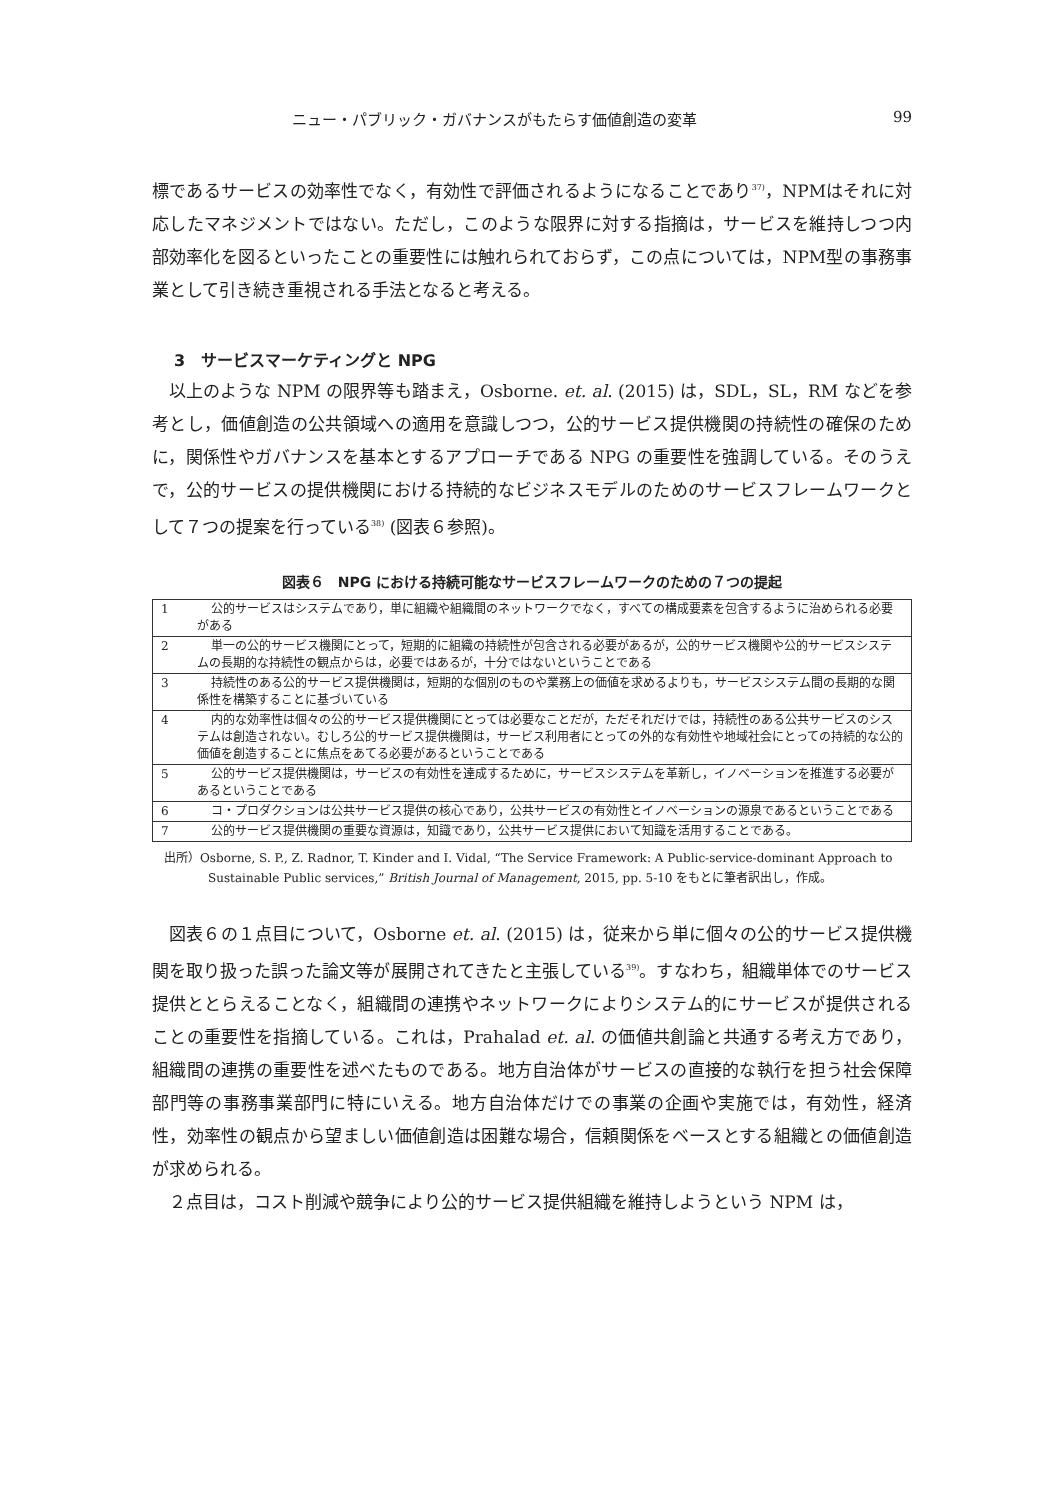ニュー・パブリック・ガバナンスがもたらす価値創造の変革 99
標であるサービスの効率性でなく，有効性で評価されるようになることであり<sup>37)</sup>，NPMはそれに対応したマネジメントではない。ただし，このような限界に対する指摘は，サービスを維持しつつ内部効率化を図るといったことの重要性には触れられておらず，この点については，NPM型の事務事業として引き続き重視される手法となると考える。
3　サービスマーケティングと NPG
以上のような NPM の限界等も踏まえ，Osborne. et. al. (2015) は，SDL，SL，RM などを参考とし，価値創造の公共領域への適用を意識しつつ，公的サービス提供機関の持続性の確保のために，関係性やガバナンスを基本とするアプローチである NPG の重要性を強調している。そのうえで，公的サービスの提供機関における持続的なビジネスモデルのためのサービスフレームワークとして７つの提案を行っている<sup>38)</sup> (図表６参照)。
図表６　NPG における持続可能なサービスフレームワークのための７つの提起
| 1 | 公的サービスはシステムであり，単に組織や組織間のネットワークでなく，すべての構成要素を包含するように治められる必要がある |
| 2 | 単一の公的サービス機関にとって，短期的に組織の持続性が包含される必要があるが，公的サービス機関や公的サービスシステムの長期的な持続性の観点からは，必要ではあるが，十分ではないということである |
| 3 | 持続性のある公的サービス提供機関は，短期的な個別のものや業務上の価値を求めるよりも，サービスシステム間の長期的な関係性を構築することに基づいている |
| 4 | 内的な効率性は個々の公的サービス提供機関にとっては必要なことだが，ただそれだけでは，持続性のある公共サービスのシステムは創造されない。むしろ公的サービス提供機関は，サービス利用者にとっての外的な有効性や地域社会にとっての持続的な公的価値を創造することに焦点をあてる必要があるということである |
| 5 | 公的サービス提供機関は，サービスの有効性を達成するために，サービスシステムを革新し，イノベーションを推進する必要があるということである |
| 6 | コ・プロダクションは公共サービス提供の核心であり，公共サービスの有効性とイノベーションの源泉であるということである |
| 7 | 公的サービス提供機関の重要な資源は，知識であり，公共サービス提供において知識を活用することである。 |
出所）Osborne, S. P., Z. Radnor, T. Kinder and I. Vidal, “The Service Framework: A Public-service-dominant Approach to Sustainable Public services,” British Journal of Management, 2015, pp. 5-10 をもとに筆者訳出し，作成。
図表６の１点目について，Osborne et. al. (2015) は，従来から単に個々の公的サービス提供機関を取り扱った誤った論文等が展開されてきたと主張している<sup>39)</sup>。すなわち，組織単体でのサービス提供ととらえることなく，組織間の連携やネットワークによりシステム的にサービスが提供されることの重要性を指摘している。これは，Prahalad et. al. の価値共創論と共通する考え方であり，組織間の連携の重要性を述べたものである。地方自治体がサービスの直接的な執行を担う社会保障部門等の事務事業部門に特にいえる。地方自治体だけでの事業の企画や実施では，有効性，経済性，効率性の観点から望ましい価値創造は困難な場合，信頼関係をベースとする組織との価値創造が求められる。
２点目は，コスト削減や競争により公的サービス提供組織を維持しようという NPM は，